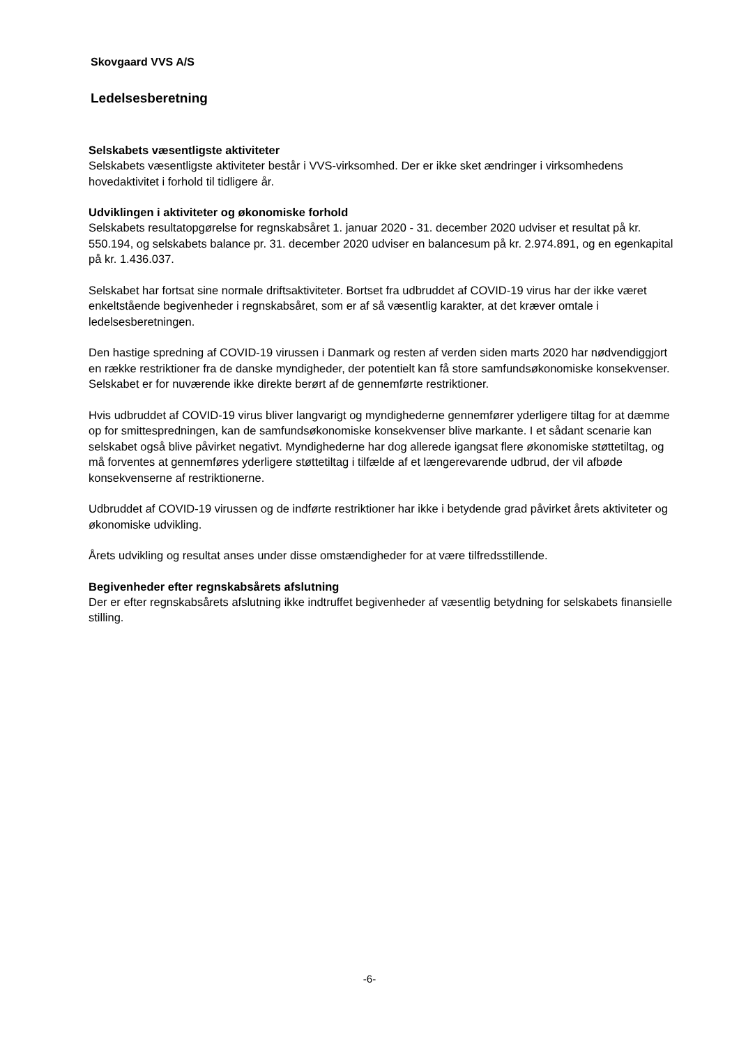Skovgaard VVS A/S
Ledelsesberetning
Selskabets væsentligste aktiviteter
Selskabets væsentligste aktiviteter består i VVS-virksomhed. Der er ikke sket ændringer i virksomhedens hovedaktivitet i forhold til tidligere år.
Udviklingen i aktiviteter og økonomiske forhold
Selskabets resultatopgørelse for regnskabsåret 1. januar 2020 - 31. december 2020 udviser et resultat på kr. 550.194, og selskabets balance pr. 31. december 2020 udviser en balancesum på kr. 2.974.891, og en egenkapital på kr. 1.436.037.
Selskabet har fortsat sine normale driftsaktiviteter. Bortset fra udbruddet af COVID-19 virus har der ikke været enkeltstående begivenheder i regnskabsåret, som er af så væsentlig karakter, at det kræver omtale i ledelsesberetningen.
Den hastige spredning af COVID-19 virussen i Danmark og resten af verden siden marts 2020 har nødvendiggjort en række restriktioner fra de danske myndigheder, der potentielt kan få store samfundsøkonomiske konsekvenser. Selskabet er for nuværende ikke direkte berørt af de gennemførte restriktioner.
Hvis udbruddet af COVID-19 virus bliver langvarigt og myndighederne gennemfører yderligere tiltag for at dæmme op for smittespredningen, kan de samfundsøkonomiske konsekvenser blive markante. I et sådant scenarie kan selskabet også blive påvirket negativt. Myndighederne har dog allerede igangsat flere økonomiske støttetiltag, og må forventes at gennemføres yderligere støttetiltag i tilfælde af et længerevarende udbrud, der vil afbøde konsekvenserne af restriktionerne.
Udbruddet af COVID-19 virussen og de indførte restriktioner har ikke i betydende grad påvirket årets aktiviteter og økonomiske udvikling.
Årets udvikling og resultat anses under disse omstændigheder for at være tilfredsstillende.
Begivenheder efter regnskabsårets afslutning
Der er efter regnskabsårets afslutning ikke indtruffet begivenheder af væsentlig betydning for selskabets finansielle stilling.
-6-